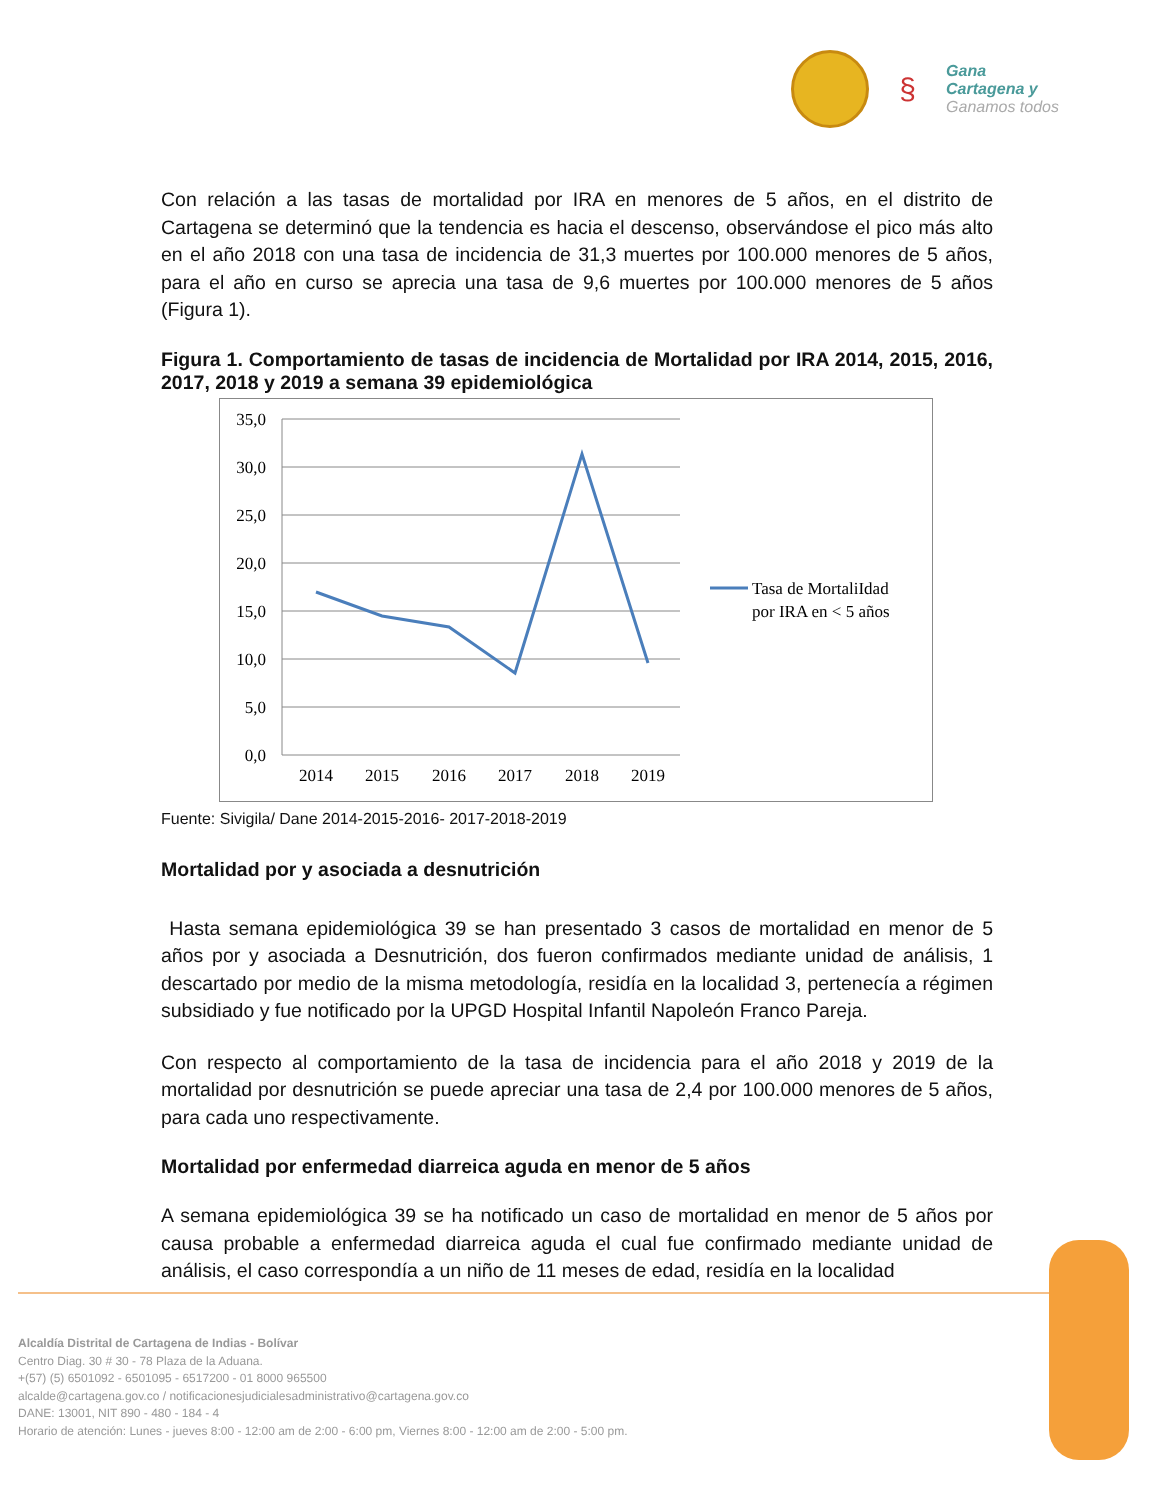§
Gana
Cartagena y
Ganamos todos
Con relación a las tasas de mortalidad por IRA en menores de 5 años, en el distrito de Cartagena se determinó que la tendencia es hacia el descenso, observándose el pico más alto en el año 2018 con una tasa de incidencia de 31,3 muertes por 100.000 menores de 5 años, para el año en curso se aprecia una tasa de 9,6 muertes por 100.000 menores de 5 años (Figura 1).
Figura 1. Comportamiento de tasas de incidencia de Mortalidad por IRA 2014, 2015, 2016, 2017, 2018 y 2019 a semana 39 epidemiológica
35,0
30,0
25,0
20,0
15,0
10,0
5,0
0,0
2014
2015
2016
2017
2018
2019
Tasa de MortaliIdad
por IRA en < 5 años
Fuente: Sivigila/ Dane 2014-2015-2016- 2017-2018-2019
Mortalidad por y asociada a desnutrición
Hasta semana epidemiológica 39 se han presentado 3 casos de mortalidad en menor de 5 años por y asociada a Desnutrición, dos fueron confirmados mediante unidad de análisis, 1 descartado por medio de la misma metodología, residía en la localidad 3, pertenecía a régimen subsidiado y fue notificado por la UPGD Hospital Infantil Napoleón Franco Pareja.
Con respecto al comportamiento de la tasa de incidencia para el año 2018 y 2019 de la mortalidad por desnutrición se puede apreciar una tasa de 2,4 por 100.000 menores de 5 años, para cada uno respectivamente.
Mortalidad por enfermedad diarreica aguda en menor de 5 años
A semana epidemiológica 39 se ha notificado un caso de mortalidad en menor de 5 años por causa probable a enfermedad diarreica aguda el cual fue confirmado mediante unidad de análisis, el caso correspondía a un niño de 11 meses de edad, residía en la localidad
Alcaldía Distrital de Cartagena de Indias - Bolívar
Centro Diag. 30 # 30 - 78 Plaza de la Aduana.
+(57) (5) 6501092 - 6501095 - 6517200 - 01 8000 965500
alcalde@cartagena.gov.co / notificacionesjudicialesadministrativo@cartagena.gov.co
DANE: 13001, NIT 890 - 480 - 184 - 4
Horario de atención: Lunes - jueves 8:00 - 12:00 am de 2:00 - 6:00 pm, Viernes 8:00 - 12:00 am de 2:00 - 5:00 pm.